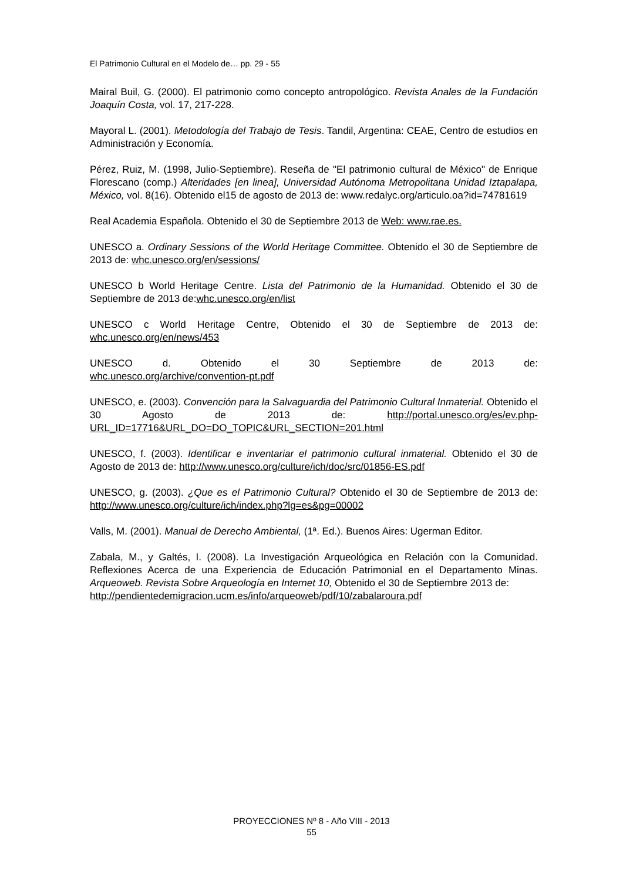El Patrimonio Cultural en el Modelo de… pp. 29 - 55
Mairal Buil, G. (2000). El patrimonio como concepto antropológico. Revista Anales de la Fundación Joaquín Costa, vol. 17, 217-228.
Mayoral L. (2001). Metodología del Trabajo de Tesis. Tandil, Argentina: CEAE, Centro de estudios en Administración y Economía.
Pérez, Ruiz, M. (1998, Julio-Septiembre). Reseña de "El patrimonio cultural de México" de Enrique Florescano (comp.) Alteridades [en linea], Universidad Autónoma Metropolitana Unidad Iztapalapa, México, vol. 8(16). Obtenido el15 de agosto de 2013 de: www.redalyc.org/articulo.oa?id=74781619
Real Academia Española. Obtenido el 30 de Septiembre 2013 de Web: www.rae.es.
UNESCO a. Ordinary Sessions of the World Heritage Committee. Obtenido el 30 de Septiembre de 2013 de: whc.unesco.org/en/sessions/
UNESCO b World Heritage Centre. Lista del Patrimonio de la Humanidad. Obtenido el 30 de Septiembre de 2013 de:whc.unesco.org/en/list
UNESCO c World Heritage Centre, Obtenido el 30 de Septiembre de 2013 de: whc.unesco.org/en/news/453
UNESCO d. Obtenido el 30 Septiembre de 2013 de:
whc.unesco.org/archive/convention-pt.pdf
UNESCO, e. (2003). Convención para la Salvaguardia del Patrimonio Cultural Inmaterial. Obtenido el 30 Agosto de 2013 de: http://portal.unesco.org/es/ev.php-URL_ID=17716&URL_DO=DO_TOPIC&URL_SECTION=201.html
UNESCO, f. (2003). Identificar e inventariar el patrimonio cultural inmaterial. Obtenido el 30 de Agosto de 2013 de: http://www.unesco.org/culture/ich/doc/src/01856-ES.pdf
UNESCO, g. (2003). ¿Que es el Patrimonio Cultural? Obtenido el 30 de Septiembre de 2013 de: http://www.unesco.org/culture/ich/index.php?lg=es&pg=00002
Valls, M. (2001). Manual de Derecho Ambiental, (1ª. Ed.). Buenos Aires: Ugerman Editor.
Zabala, M., y Galtés, I. (2008). La Investigación Arqueológica en Relación con la Comunidad. Reflexiones Acerca de una Experiencia de Educación Patrimonial en el Departamento Minas. Arqueoweb. Revista Sobre Arqueología en Internet 10, Obtenido el 30 de Septiembre 2013 de:
http://pendientedemigracion.ucm.es/info/arqueoweb/pdf/10/zabalaroura.pdf
PROYECCIONES Nº 8 - Año VIII - 2013
55